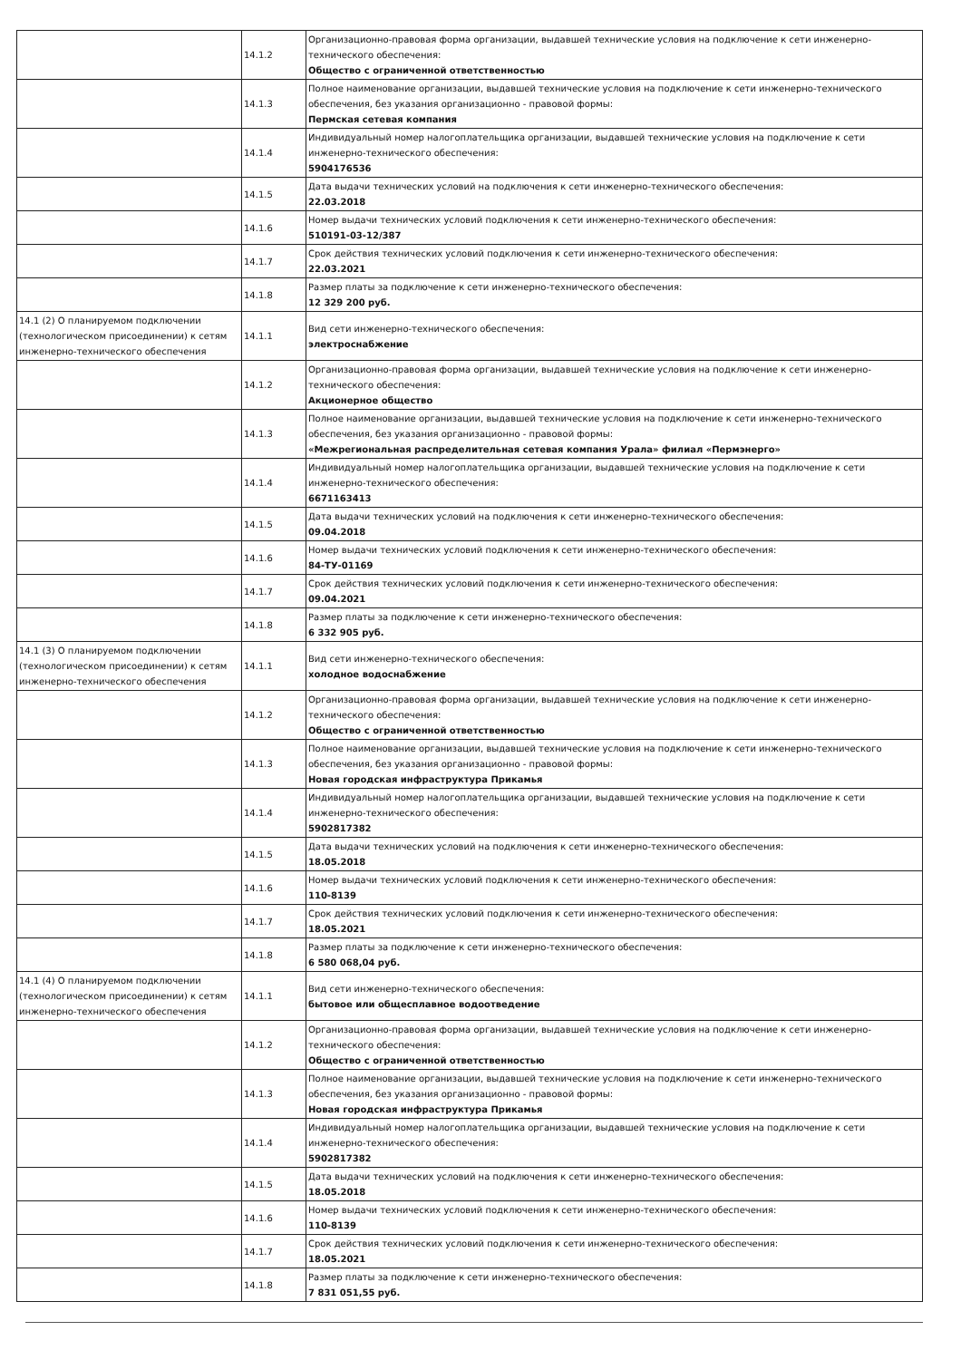| | 14.1.2 | Организационно-правовая форма организации, выдавшей технические условия на подключение к сети инженерно-технического обеспечения: Общество с ограниченной ответственностью |
| | 14.1.3 | Полное наименование организации, выдавшей технические условия на подключение к сети инженерно-технического обеспечения, без указания организационно - правовой формы: Пермская сетевая компания |
| | 14.1.4 | Индивидуальный номер налогоплательщика организации, выдавшей технические условия на подключение к сети инженерно-технического обеспечения: 5904176536 |
| | 14.1.5 | Дата выдачи технических условий на подключения к сети инженерно-технического обеспечения: 22.03.2018 |
| | 14.1.6 | Номер выдачи технических условий подключения к сети инженерно-технического обеспечения: 510191-03-12/387 |
| | 14.1.7 | Срок действия технических условий подключения к сети инженерно-технического обеспечения: 22.03.2021 |
| | 14.1.8 | Размер платы за подключение к сети инженерно-технического обеспечения: 12 329 200 руб. |
| 14.1 (2) О планируемом подключении (технологическом присоединении) к сетям инженерно-технического обеспечения | 14.1.1 | Вид сети инженерно-технического обеспечения: электроснабжение |
| | 14.1.2 | Организационно-правовая форма организации, выдавшей технические условия на подключение к сети инженерно-технического обеспечения: Акционерное общество |
| | 14.1.3 | Полное наименование организации, выдавшей технические условия на подключение к сети инженерно-технического обеспечения, без указания организационно - правовой формы: «Межрегиональная распределительная сетевая компания Урала» филиал «Пермэнерго» |
| | 14.1.4 | Индивидуальный номер налогоплательщика организации, выдавшей технические условия на подключение к сети инженерно-технического обеспечения: 6671163413 |
| | 14.1.5 | Дата выдачи технических условий на подключения к сети инженерно-технического обеспечения: 09.04.2018 |
| | 14.1.6 | Номер выдачи технических условий подключения к сети инженерно-технического обеспечения: 84-ТУ-01169 |
| | 14.1.7 | Срок действия технических условий подключения к сети инженерно-технического обеспечения: 09.04.2021 |
| | 14.1.8 | Размер платы за подключение к сети инженерно-технического обеспечения: 6 332 905 руб. |
| 14.1 (3) О планируемом подключении (технологическом присоединении) к сетям инженерно-технического обеспечения | 14.1.1 | Вид сети инженерно-технического обеспечения: холодное водоснабжение |
| | 14.1.2 | Организационно-правовая форма организации, выдавшей технические условия на подключение к сети инженерно-технического обеспечения: Общество с ограниченной ответственностью |
| | 14.1.3 | Полное наименование организации, выдавшей технические условия на подключение к сети инженерно-технического обеспечения, без указания организационно - правовой формы: Новая городская инфраструктура Прикамья |
| | 14.1.4 | Индивидуальный номер налогоплательщика организации, выдавшей технические условия на подключение к сети инженерно-технического обеспечения: 5902817382 |
| | 14.1.5 | Дата выдачи технических условий на подключения к сети инженерно-технического обеспечения: 18.05.2018 |
| | 14.1.6 | Номер выдачи технических условий подключения к сети инженерно-технического обеспечения: 110-8139 |
| | 14.1.7 | Срок действия технических условий подключения к сети инженерно-технического обеспечения: 18.05.2021 |
| | 14.1.8 | Размер платы за подключение к сети инженерно-технического обеспечения: 6 580 068,04 руб. |
| 14.1 (4) О планируемом подключении (технологическом присоединении) к сетям инженерно-технического обеспечения | 14.1.1 | Вид сети инженерно-технического обеспечения: бытовое или общесплавное водоотведение |
| | 14.1.2 | Организационно-правовая форма организации, выдавшей технические условия на подключение к сети инженерно-технического обеспечения: Общество с ограниченной ответственностью |
| | 14.1.3 | Полное наименование организации, выдавшей технические условия на подключение к сети инженерно-технического обеспечения, без указания организационно - правовой формы: Новая городская инфраструктура Прикамья |
| | 14.1.4 | Индивидуальный номер налогоплательщика организации, выдавшей технические условия на подключение к сети инженерно-технического обеспечения: 5902817382 |
| | 14.1.5 | Дата выдачи технических условий на подключения к сети инженерно-технического обеспечения: 18.05.2018 |
| | 14.1.6 | Номер выдачи технических условий подключения к сети инженерно-технического обеспечения: 110-8139 |
| | 14.1.7 | Срок действия технических условий подключения к сети инженерно-технического обеспечения: 18.05.2021 |
| | 14.1.8 | Размер платы за подключение к сети инженерно-технического обеспечения: 7 831 051,55 руб. |